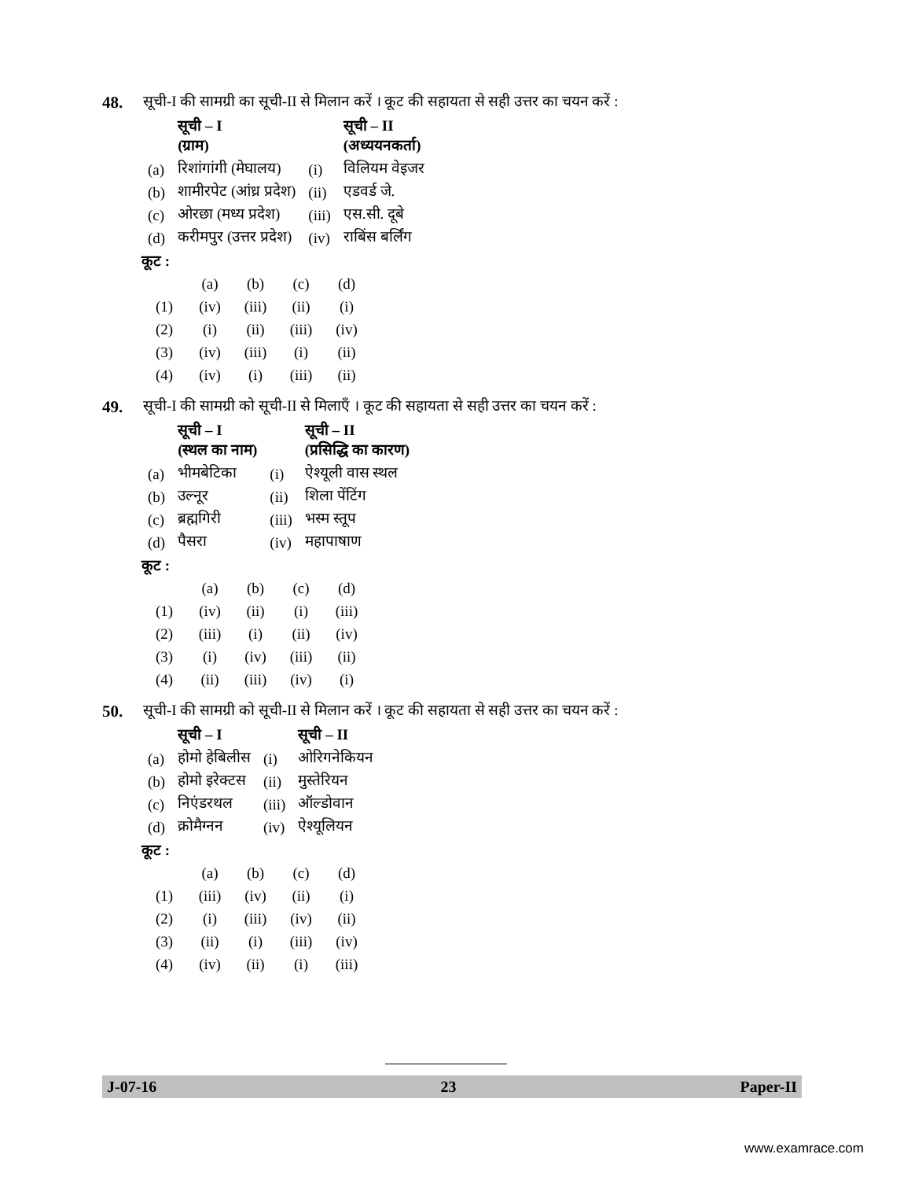48. सूची-I की सामग्री का सूची-II से मिलान करें । कूट की सहायता से सही उत्तर का चयन करें :
| | सूची – I (ग्राम) | | सूची – II (अध्ययनकर्ता) |
| --- | --- | --- | --- |
| (a) | रिशांगांगी (मेघालय) | (i) | विलियम वेइजर |
| (b) | शामीरपेट (आंध्र प्रदेश) | (ii) | एडवर्ड जे. |
| (c) | ओरछा (मध्य प्रदेश) | (iii) | एस.सी. दूबे |
| (d) | करीमपुर (उत्तर प्रदेश) | (iv) | राबिंस बर्लिंग |
कूट :
| | (a) | (b) | (c) | (d) |
| (1) | (iv) | (iii) | (ii) | (i) |
| (2) | (i) | (ii) | (iii) | (iv) |
| (3) | (iv) | (iii) | (i) | (ii) |
| (4) | (iv) | (i) | (iii) | (ii) |
49. सूची-I की सामग्री को सूची-II से मिलाएँ । कूट की सहायता से सही उत्तर का चयन करें :
| | सूची – I (स्थल का नाम) | | सूची – II (प्रसिद्धि का कारण) |
| --- | --- | --- | --- |
| (a) | भीमबेटिका | (i) | ऐश्यूली वास स्थल |
| (b) | उल्नूर | (ii) | शिला पेंटिंग |
| (c) | ब्रह्मगिरी | (iii) | भस्म स्तूप |
| (d) | पैसरा | (iv) | महापाषाण |
कूट :
| | (a) | (b) | (c) | (d) |
| (1) | (iv) | (ii) | (i) | (iii) |
| (2) | (iii) | (i) | (ii) | (iv) |
| (3) | (i) | (iv) | (iii) | (ii) |
| (4) | (ii) | (iii) | (iv) | (i) |
50. सूची-I की सामग्री को सूची-II से मिलान करें । कूट की सहायता से सही उत्तर का चयन करें :
| | सूची – I | | सूची – II |
| --- | --- | --- | --- |
| (a) | होमो हेबिलीस | (i) | ओरिगनेकियन |
| (b) | होमो इरेक्टस | (ii) | मुस्तेरियन |
| (c) | निएंडरथल | (iii) | ऑल्डोवान |
| (d) | क्रोमैग्नन | (iv) | ऐश्यूलियन |
कूट :
| | (a) | (b) | (c) | (d) |
| (1) | (iii) | (iv) | (ii) | (i) |
| (2) | (i) | (iii) | (iv) | (ii) |
| (3) | (ii) | (i) | (iii) | (iv) |
| (4) | (iv) | (ii) | (i) | (iii) |
J-07-16 23 Paper-II
www.examrace.com